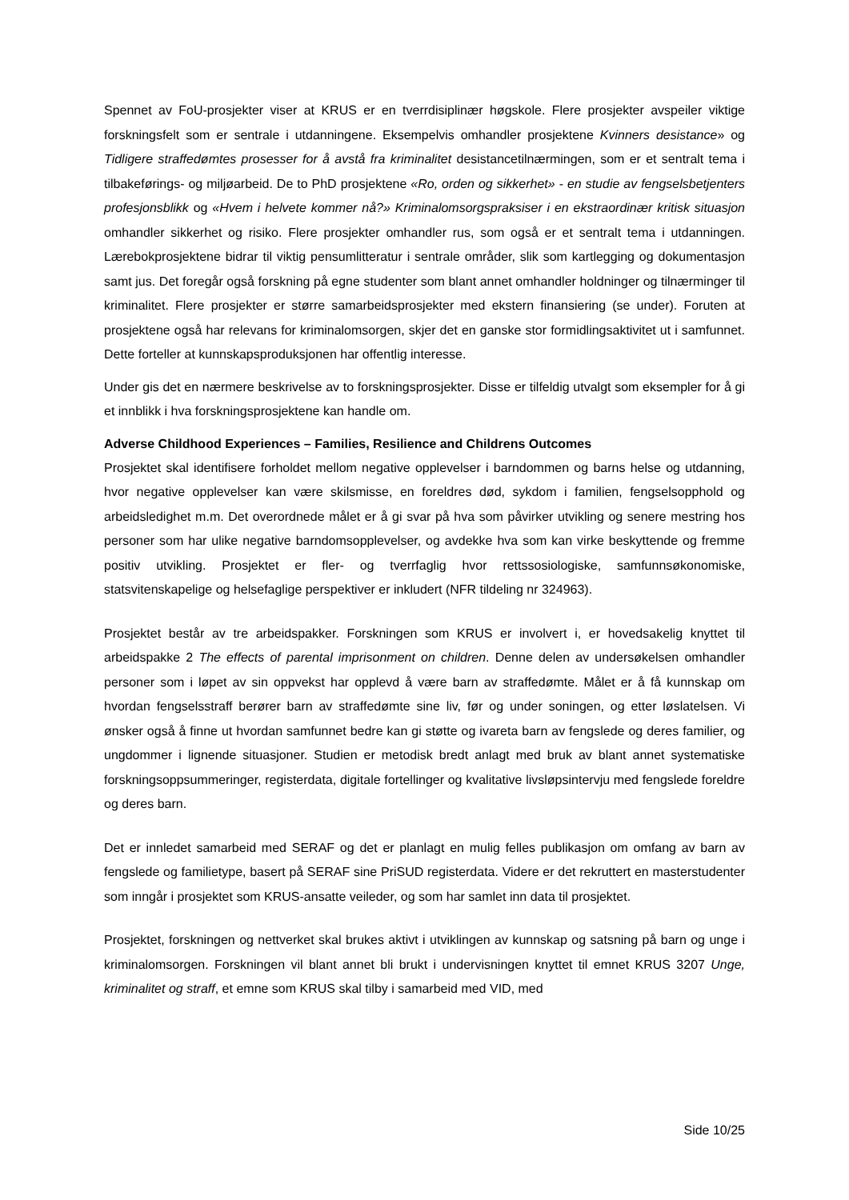Spennet av FoU-prosjekter viser at KRUS er en tverrdisiplinær høgskole. Flere prosjekter avspeiler viktige forskningsfelt som er sentrale i utdanningene. Eksempelvis omhandler prosjektene Kvinners desistance» og Tidligere straffedømtes prosesser for å avstå fra kriminalitet desistancetilnærmingen, som er et sentralt tema i tilbakeførings- og miljøarbeid. De to PhD prosjektene «Ro, orden og sikkerhet» - en studie av fengselsbetjenters profesjonsblikk og «Hvem i helvete kommer nå?» Kriminalomsorgspraksiser i en ekstraordinær kritisk situasjon omhandler sikkerhet og risiko. Flere prosjekter omhandler rus, som også er et sentralt tema i utdanningen. Lærebokprosjektene bidrar til viktig pensumlitteratur i sentrale områder, slik som kartlegging og dokumentasjon samt jus. Det foregår også forskning på egne studenter som blant annet omhandler holdninger og tilnærminger til kriminalitet. Flere prosjekter er større samarbeidsprosjekter med ekstern finansiering (se under). Foruten at prosjektene også har relevans for kriminalomsorgen, skjer det en ganske stor formidlingsaktivitet ut i samfunnet. Dette forteller at kunnskapsproduksjonen har offentlig interesse.
Under gis det en nærmere beskrivelse av to forskningsprosjekter. Disse er tilfeldig utvalgt som eksempler for å gi et innblikk i hva forskningsprosjektene kan handle om.
Adverse Childhood Experiences – Families, Resilience and Childrens Outcomes
Prosjektet skal identifisere forholdet mellom negative opplevelser i barndommen og barns helse og utdanning, hvor negative opplevelser kan være skilsmisse, en foreldres død, sykdom i familien, fengselsopphold og arbeidsledighet m.m. Det overordnede målet er å gi svar på hva som påvirker utvikling og senere mestring hos personer som har ulike negative barndomsopplevelser, og avdekke hva som kan virke beskyttende og fremme positiv utvikling. Prosjektet er fler- og tverrfaglig hvor rettssosiologiske, samfunnsøkonomiske, statsvitenskapelige og helsefaglige perspektiver er inkludert (NFR tildeling nr 324963).
Prosjektet består av tre arbeidspakker. Forskningen som KRUS er involvert i, er hovedsakelig knyttet til arbeidspakke 2 The effects of parental imprisonment on children. Denne delen av undersøkelsen omhandler personer som i løpet av sin oppvekst har opplevd å være barn av straffedømte. Målet er å få kunnskap om hvordan fengselsstraff berører barn av straffedømte sine liv, før og under soningen, og etter løslatelsen. Vi ønsker også å finne ut hvordan samfunnet bedre kan gi støtte og ivareta barn av fengslede og deres familier, og ungdommer i lignende situasjoner. Studien er metodisk bredt anlagt med bruk av blant annet systematiske forskningsoppsummeringer, registerdata, digitale fortellinger og kvalitative livsløpsintervju med fengslede foreldre og deres barn.
Det er innledet samarbeid med SERAF og det er planlagt en mulig felles publikasjon om omfang av barn av fengslede og familietype, basert på SERAF sine PriSUD registerdata. Videre er det rekruttert en masterstudenter som inngår i prosjektet som KRUS-ansatte veileder, og som har samlet inn data til prosjektet.
Prosjektet, forskningen og nettverket skal brukes aktivt i utviklingen av kunnskap og satsning på barn og unge i kriminalomsorgen. Forskningen vil blant annet bli brukt i undervisningen knyttet til emnet KRUS 3207 Unge, kriminalitet og straff, et emne som KRUS skal tilby i samarbeid med VID, med
Side 10/25